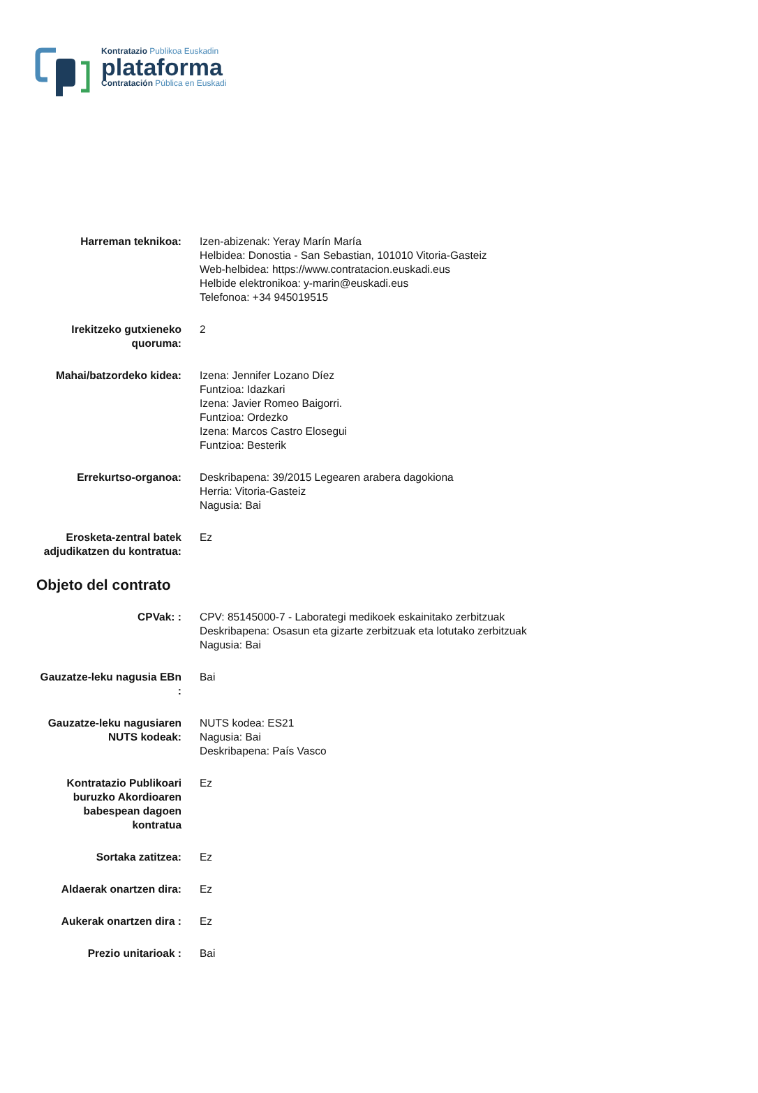Kontratazio Publikoa Euskadin
plataforma
Contratación Pública en Euskadi
| Harreman teknikoa: | Izen-abizenak: Yeray Marín María Helbidea: Donostia - San Sebastian, 101010 Vitoria-Gasteiz Web-helbidea: https://www.contratacion.euskadi.eus Helbide elektronikoa: y-marin@euskadi.eus Telefonoa: +34 945019515 |
| Irekitzeko gutxieneko quoruma: | 2 |
| Mahai/batzordeko kidea: | Izena: Jennifer Lozano Díez Funtzioa: Idazkari Izena: Javier Romeo Baigorri. Funtzioa: Ordezko Izena: Marcos Castro Elosegui Funtzioa: Besterik |
| Errekurtso-organoa: | Deskribapena: 39/2015 Legearen arabera dagokiona Herria: Vitoria-Gasteiz Nagusia: Bai |
| Erosketa-zentral batek adjudikatzen du kontratua: | Ez |
Objeto del contrato
| CPVak: : | CPV: 85145000-7 - Laborategi medikoek eskainitako zerbitzuak Deskribapena: Osasun eta gizarte zerbitzuak eta lotutako zerbitzuak Nagusia: Bai |
| Gauzatze-leku nagusia EBn : | Bai |
| Gauzatze-leku nagusiaren NUTS kodeak: | NUTS kodea: ES21 Nagusia: Bai Deskribapena: País Vasco |
| Kontratazio Publikoari buruzko Akordioaren babespean dagoen kontratua | Ez |
| Sortaka zatitzea: | Ez |
| Aldaerak onartzen dira: | Ez |
| Aukerak onartzen dira : | Ez |
| Prezio unitarioak : | Bai |